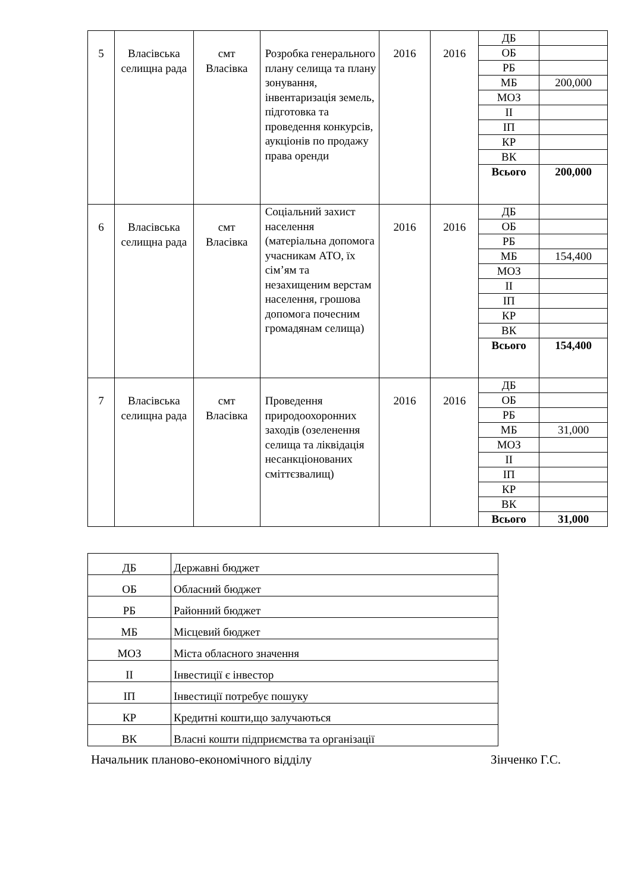| 5 | Власівська селищна рада | смт Власівка | Розробка генерального плану селища та плану зонування, інвентаризація земель, підготовка та проведення конкурсів, аукціонів по продажу права оренди | 2016 | 2016 | ДБ | |
| | | | | | | ОБ | |
| | | | | | | РБ | |
| | | | | | | МБ | 200,000 |
| | | | | | | МОЗ | |
| | | | | | | ІІ | |
| | | | | | | ІП | |
| | | | | | | КР | |
| | | | | | | ВК | |
| | | | | | | Всього | 200,000 |
| 6 | Власівська селищна рада | смт Власівка | Соціальний захист населення (матеріальна допомога учасникам АТО, їх сім’ям та незахищеним верстам населення, грошова допомога почесним громадянам селища) | 2016 | 2016 | ДБ | |
| | | | | | | ОБ | |
| | | | | | | РБ | |
| | | | | | | МБ | 154,400 |
| | | | | | | МОЗ | |
| | | | | | | ІІ | |
| | | | | | | ІП | |
| | | | | | | КР | |
| | | | | | | ВК | |
| | | | | | | Всього | 154,400 |
| 7 | Власівська селищна рада | смт Власівка | Проведення природоохоронних заходів (озеленення селища та ліквідація несанкціонованих сміттєзвалищ) | 2016 | 2016 | ДБ | |
| | | | | | | ОБ | |
| | | | | | | РБ | |
| | | | | | | МБ | 31,000 |
| | | | | | | МОЗ | |
| | | | | | | ІІ | |
| | | | | | | ІП | |
| | | | | | | КР | |
| | | | | | | ВК | |
| | | | | | | Всього | 31,000 |
| ДБ | Державні бюджет |
| ОБ | Обласний бюджет |
| РБ | Районний бюджет |
| МБ | Місцевий бюджет |
| МОЗ | Міста обласного значення |
| ІІ | Інвестиції є інвестор |
| ІП | Інвестиції потребує пошуку |
| КР | Кредитні кошти,що залучаються |
| ВК | Власні кошти підприємства та організації |
Начальник планово-економічного відділу Зінченко Г.С.